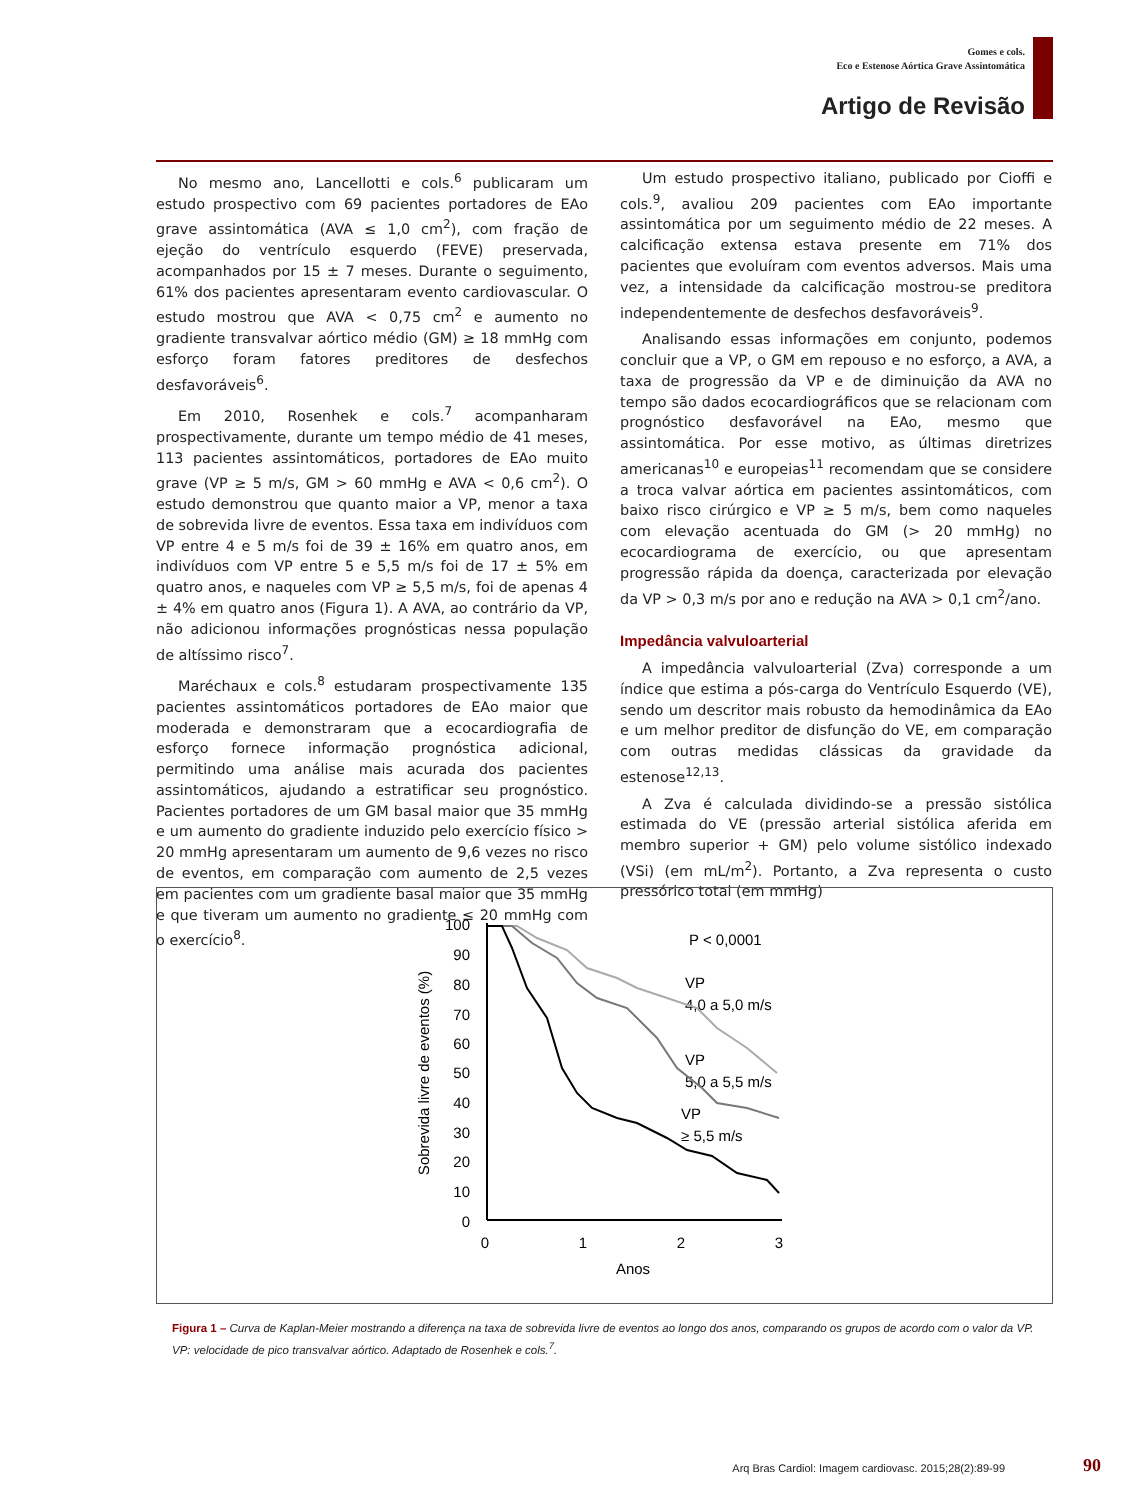Gomes e cols.
Eco e Estenose Aórtica Grave Assintomática
Artigo de Revisão
No mesmo ano, Lancellotti e cols.<sup>6</sup> publicaram um estudo prospectivo com 69 pacientes portadores de EAo grave assintomática (AVA ≤ 1,0 cm<sup>2</sup>), com fração de ejeção do ventrículo esquerdo (FEVE) preservada, acompanhados por 15 ± 7 meses. Durante o seguimento, 61% dos pacientes apresentaram evento cardiovascular. O estudo mostrou que AVA < 0,75 cm<sup>2</sup> e aumento no gradiente transvalvar aórtico médio (GM) ≥ 18 mmHg com esforço foram fatores preditores de desfechos desfavoráveis<sup>6</sup>.
Em 2010, Rosenhek e cols.<sup>7</sup> acompanharam prospectivamente, durante um tempo médio de 41 meses, 113 pacientes assintomáticos, portadores de EAo muito grave (VP ≥ 5 m/s, GM > 60 mmHg e AVA < 0,6 cm<sup>2</sup>). O estudo demonstrou que quanto maior a VP, menor a taxa de sobrevida livre de eventos. Essa taxa em indivíduos com VP entre 4 e 5 m/s foi de 39 ± 16% em quatro anos, em indivíduos com VP entre 5 e 5,5 m/s foi de 17 ± 5% em quatro anos, e naqueles com VP ≥ 5,5 m/s, foi de apenas 4 ± 4% em quatro anos (Figura 1). A AVA, ao contrário da VP, não adicionou informações prognósticas nessa população de altíssimo risco<sup>7</sup>.
Maréchaux e cols.<sup>8</sup> estudaram prospectivamente 135 pacientes assintomáticos portadores de EAo maior que moderada e demonstraram que a ecocardiografia de esforço fornece informação prognóstica adicional, permitindo uma análise mais acurada dos pacientes assintomáticos, ajudando a estratificar seu prognóstico. Pacientes portadores de um GM basal maior que 35 mmHg e um aumento do gradiente induzido pelo exercício físico > 20 mmHg apresentaram um aumento de 9,6 vezes no risco de eventos, em comparação com aumento de 2,5 vezes em pacientes com um gradiente basal maior que 35 mmHg e que tiveram um aumento no gradiente ≤ 20 mmHg com o exercício<sup>8</sup>.
Um estudo prospectivo italiano, publicado por Cioffi e cols.<sup>9</sup>, avaliou 209 pacientes com EAo importante assintomática por um seguimento médio de 22 meses. A calcificação extensa estava presente em 71% dos pacientes que evoluíram com eventos adversos. Mais uma vez, a intensidade da calcificação mostrou-se preditora independentemente de desfechos desfavoráveis<sup>9</sup>.
Analisando essas informações em conjunto, podemos concluir que a VP, o GM em repouso e no esforço, a AVA, a taxa de progressão da VP e de diminuição da AVA no tempo são dados ecocardiográficos que se relacionam com prognóstico desfavorável na EAo, mesmo que assintomática. Por esse motivo, as últimas diretrizes americanas<sup>10</sup> e europeias<sup>11</sup> recomendam que se considere a troca valvar aórtica em pacientes assintomáticos, com baixo risco cirúrgico e VP ≥ 5 m/s, bem como naqueles com elevação acentuada do GM (> 20 mmHg) no ecocardiograma de exercício, ou que apresentam progressão rápida da doença, caracterizada por elevação da VP > 0,3 m/s por ano e redução na AVA > 0,1 cm<sup>2</sup>/ano.
Impedância valvuloarterial
A impedância valvuloarterial (Zva) corresponde a um índice que estima a pós-carga do Ventrículo Esquerdo (VE), sendo um descritor mais robusto da hemodinâmica da EAo e um melhor preditor de disfunção do VE, em comparação com outras medidas clássicas da gravidade da estenose<sup>12,13</sup>.
A Zva é calculada dividindo-se a pressão sistólica estimada do VE (pressão arterial sistólica aferida em membro superior + GM) pelo volume sistólico indexado (VSi) (em mL/m<sup>2</sup>). Portanto, a Zva representa o custo pressórico total (em mmHg)
100
90
80
70
60
50
40
30
20
10
0
0
1
2
3
Anos
Sobrevida livre de eventos (%)
P < 0,0001
VP
4,0 a 5,0 m/s
VP
5,0 a 5,5 m/s
VP
≥ 5,5 m/s
Figura 1 – Curva de Kaplan-Meier mostrando a diferença na taxa de sobrevida livre de eventos ao longo dos anos, comparando os grupos de acordo com o valor da VP. VP: velocidade de pico transvalvar aórtico. Adaptado de Rosenhek e cols.<sup>7</sup>.
Arq Bras Cardiol: Imagem cardiovasc. 2015;28(2):89-99
90